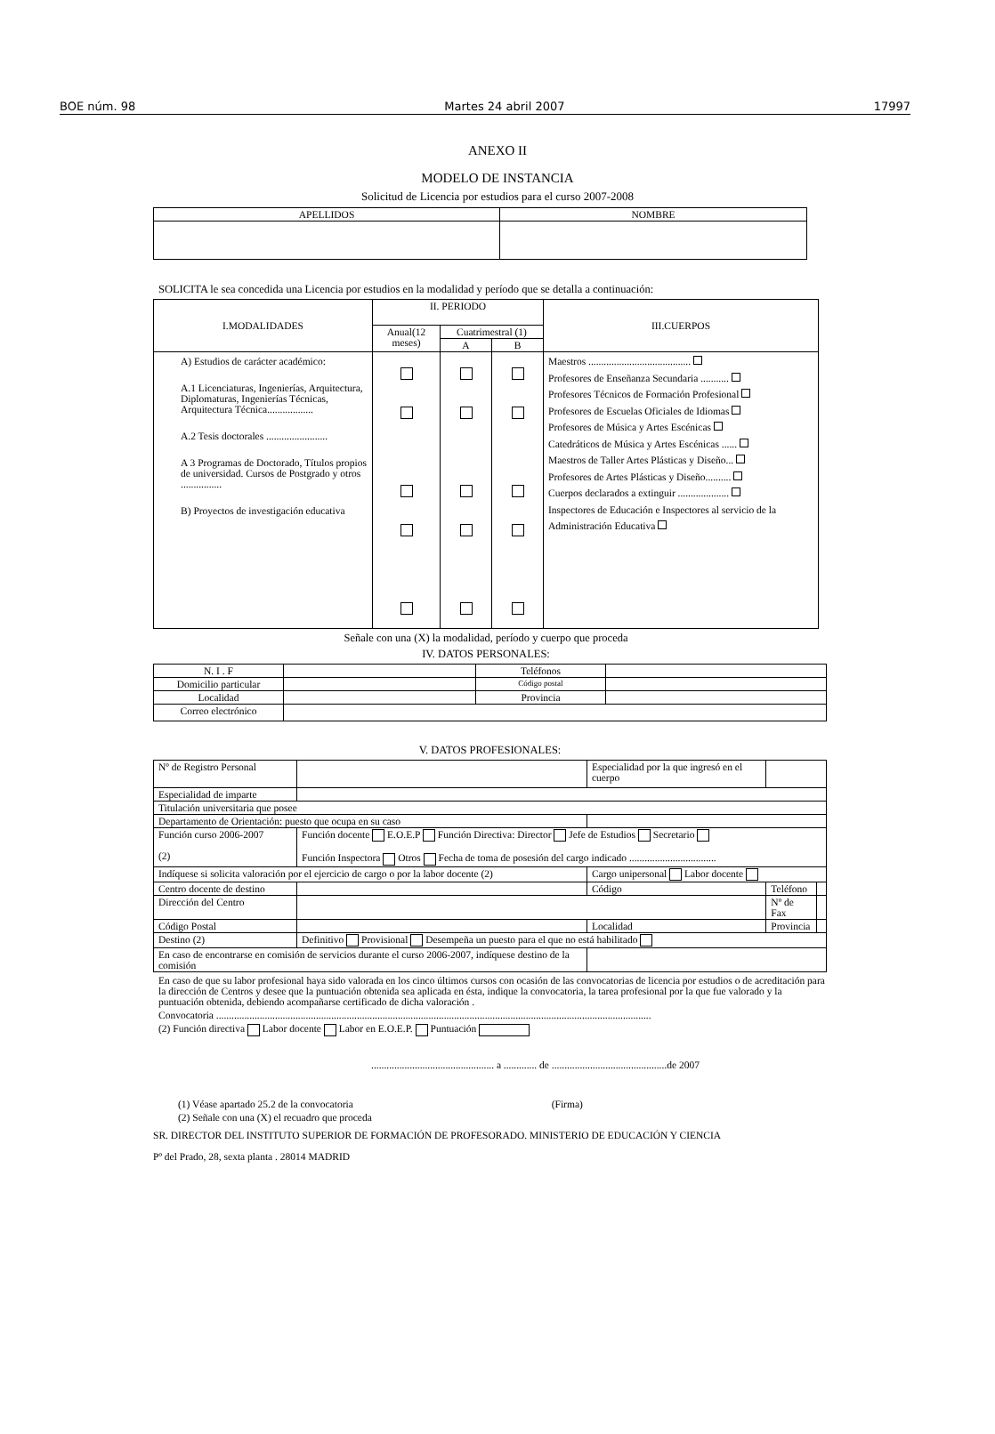BOE núm. 98 Martes 24 abril 2007 17997
ANEXO II
MODELO DE INSTANCIA
Solicitud de Licencia por estudios para el curso 2007-2008
| APELLIDOS | NOMBRE |
| --- | --- |
SOLICITA le sea concedida una Licencia por estudios en la modalidad y período que se detalla a continuación:
| I.MODALIDADES | II. PERIODO | | | III.CUERPOS |
| --- | --- | --- | --- | --- |
| | Anual(12 meses) | Cuatrimestral (1) | | |
| | | A | B | |
| A) Estudios de carácter académico: A.1 Licenciaturas, Ingenierías, Arquitectura, Diplomaturas, Ingenierías Técnicas, Arquitectura Técnica.................. A.2 Tesis doctorales ........................ A 3 Programas de Doctorado, Títulos propios de universidad. Cursos de Postgrado y otros ................ B) Proyectos de investigación educativa | | | | Maestros ........................................ Profesores de Enseñanza Secundaria ........... Profesores Técnicos de Formación Profesional Profesores de Escuelas Oficiales de Idiomas Profesores de Música y Artes Escénicas Catedráticos de Música y Artes Escénicas ...... Maestros de Taller Artes Plásticas y Diseño... Profesores de Artes Plásticas y Diseño.......... Cuerpos declarados a extinguir .................... Inspectores de Educación e Inspectores al servicio de la Administración Educativa |
Señale con una (X) la modalidad, período y cuerpo que proceda
IV. DATOS PERSONALES:
| N. I . F | | Teléfonos | |
| Domicilio particular | | Código postal | |
| Localidad | | Provincia | |
| Correo electrónico | | | |
V. DATOS PROFESIONALES:
| Nº de Registro Personal | | | Especialidad por la que ingresó en el cuerpo | | |
| Especialidad de imparte | | | | | |
| Titulación universitaria que posee | | | | | |
| Departamento de Orientación: puesto que ocupa en su caso | | | | | |
| Función curso 2006-2007 (2) | Función docente E.O.E.P Función Directiva: Director Jefe de Estudios Secretario Función Inspectora Otros Fecha de toma de posesión del cargo indicado .................................. | | | | |
| Indíquese si solicita valoración por el ejercicio de cargo o por la labor docente (2) | | | Cargo unipersonal Labor docente | | |
| Centro docente de destino | | | Código | Teléfono | |
| Dirección del Centro | | | | Nº de Fax | |
| Código Postal | | Localidad | | Provincia | |
| Destino (2) | Definitivo Provisional Desempeña un puesto para el que no está habilitado | | | | |
| En caso de encontrarse en comisión de servicios durante el curso 2006-2007, indíquese destino de la comisión | | | | | |
En caso de que su labor profesional haya sido valorada en los cinco últimos cursos con ocasión de las convocatorias de licencia por estudios o de acreditación para la dirección de Centros y desee que la puntuación obtenida sea aplicada en ésta, indique la convocatoria, la tarea profesional por la que fue valorado y la puntuación obtenida, debiendo acompañarse certificado de dicha valoración .
Convocatoria ..........................................................................................................................................................................
(2) Función directiva Labor docente Labor en E.O.E.P. Puntuación
................................................ a ............. de .............................................de 2007
(1) Véase apartado 25.2 de la convocatoria (Firma)
(2) Señale con una (X) el recuadro que proceda
SR. DIRECTOR DEL INSTITUTO SUPERIOR DE FORMACIÓN DE PROFESORADO. MINISTERIO DE EDUCACIÓN Y CIENCIA
Pº del Prado, 28, sexta planta . 28014 MADRID